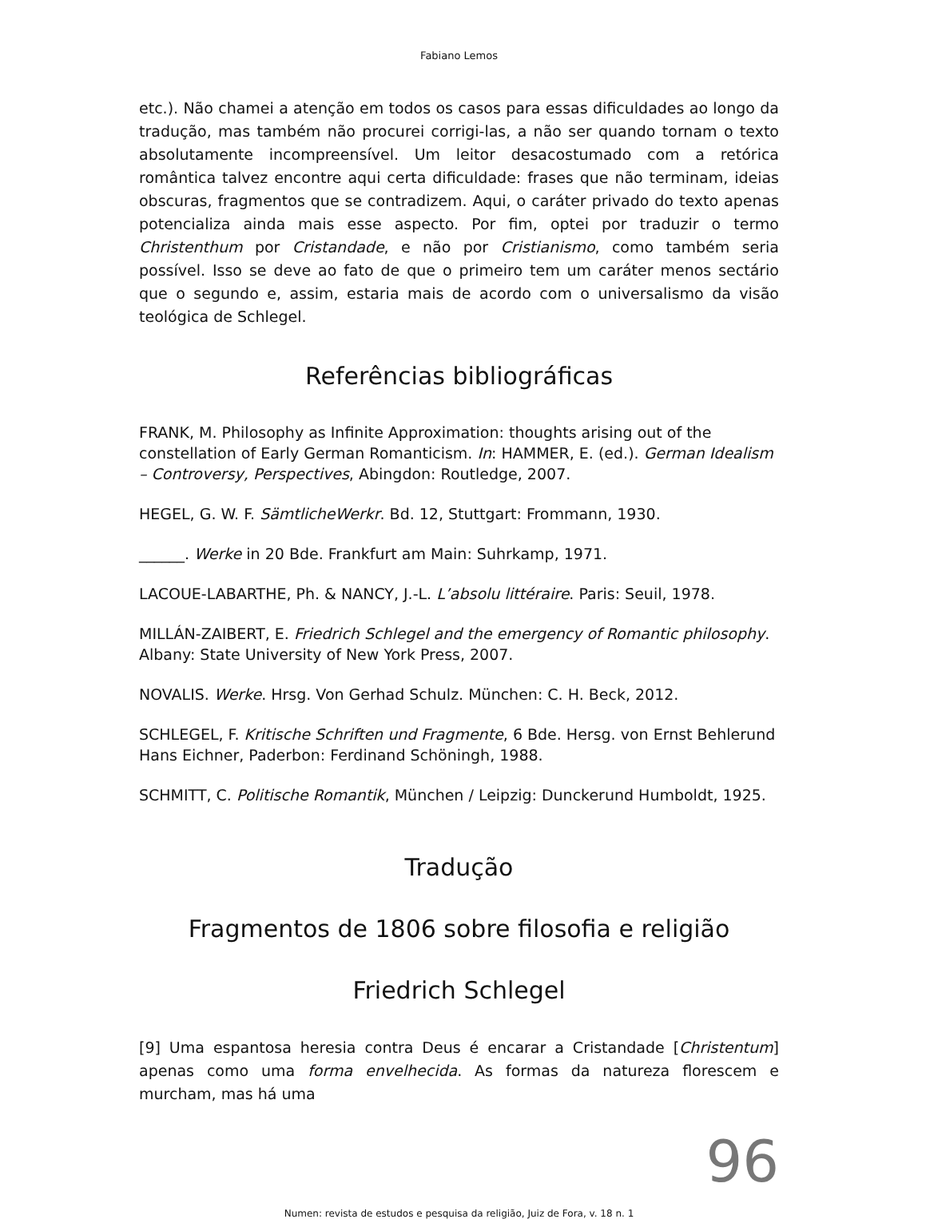Fabiano Lemos
etc.). Não chamei a atenção em todos os casos para essas dificuldades ao longo da tradução, mas também não procurei corrigi-las, a não ser quando tornam o texto absolutamente incompreensível. Um leitor desacostumado com a retórica romântica talvez encontre aqui certa dificuldade: frases que não terminam, ideias obscuras, fragmentos que se contradizem. Aqui, o caráter privado do texto apenas potencializa ainda mais esse aspecto. Por fim, optei por traduzir o termo Christenthum por Cristandade, e não por Cristianismo, como também seria possível. Isso se deve ao fato de que o primeiro tem um caráter menos sectário que o segundo e, assim, estaria mais de acordo com o universalismo da visão teológica de Schlegel.
Referências bibliográficas
FRANK, M. Philosophy as Infinite Approximation: thoughts arising out of the constellation of Early German Romanticism. In: HAMMER, E. (ed.). German Idealism – Controversy, Perspectives, Abingdon: Routledge, 2007.
HEGEL, G. W. F. SämtlicheWerkr. Bd. 12, Stuttgart: Frommann, 1930.
______. Werke in 20 Bde. Frankfurt am Main: Suhrkamp, 1971.
LACOUE-LABARTHE, Ph. & NANCY, J.-L. L’absolu littéraire. Paris: Seuil, 1978.
MILLÁN-ZAIBERT, E. Friedrich Schlegel and the emergency of Romantic philosophy. Albany: State University of New York Press, 2007.
NOVALIS. Werke. Hrsg. Von Gerhad Schulz. München: C. H. Beck, 2012.
SCHLEGEL, F. Kritische Schriften und Fragmente, 6 Bde. Hersg. von Ernst Behlerund Hans Eichner, Paderbon: Ferdinand Schöningh, 1988.
SCHMITT, C. Politische Romantik, München / Leipzig: Dunckerund Humboldt, 1925.
Tradução
Fragmentos de 1806 sobre filosofia e religião
Friedrich Schlegel
[9] Uma espantosa heresia contra Deus é encarar a Cristandade [Christentum] apenas como uma forma envelhecida. As formas da natureza florescem e murcham, mas há uma
96
Numen: revista de estudos e pesquisa da religião, Juiz de Fora, v. 18 n. 1